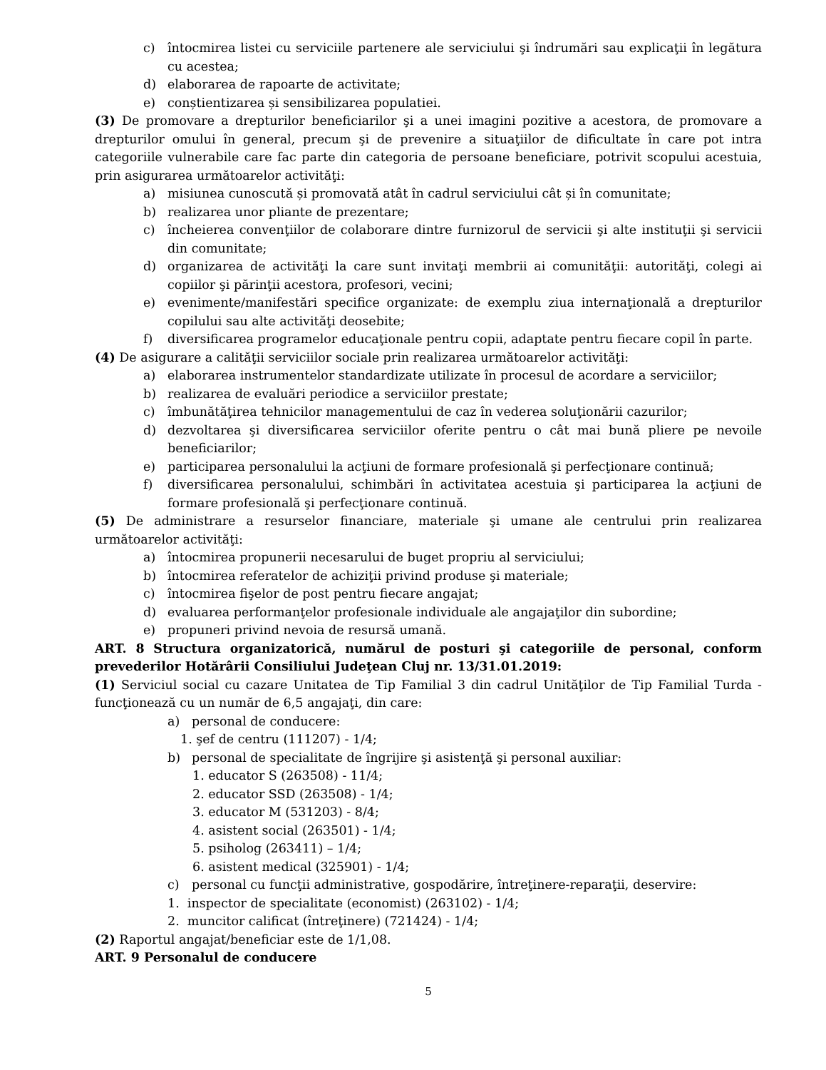c) întocmirea listei cu serviciile partenere ale serviciului şi îndrumări sau explicaţii în legătura cu acestea;
d) elaborarea de rapoarte de activitate;
e) conștientizarea și sensibilizarea populatiei.
(3) De promovare a drepturilor beneficiarilor şi a unei imagini pozitive a acestora, de promovare a drepturilor omului în general, precum şi de prevenire a situaţiilor de dificultate în care pot intra categoriile vulnerabile care fac parte din categoria de persoane beneficiare, potrivit scopului acestuia, prin asigurarea următoarelor activităţi:
a) misiunea cunoscută și promovată atât în cadrul serviciului cât și în comunitate;
b) realizarea unor pliante de prezentare;
c) încheierea convenţiilor de colaborare dintre furnizorul de servicii şi alte instituţii şi servicii din comunitate;
d) organizarea de activităţi la care sunt invitaţi membrii ai comunităţii: autorităţi, colegi ai copiilor şi părinţii acestora, profesori, vecini;
e) evenimente/manifestări specifice organizate: de exemplu ziua internaţională a drepturilor copilului sau alte activităţi deosebite;
f) diversificarea programelor educaţionale pentru copii, adaptate pentru fiecare copil în parte.
(4) De asigurare a calităţii serviciilor sociale prin realizarea următoarelor activităţi:
a) elaborarea instrumentelor standardizate utilizate în procesul de acordare a serviciilor;
b) realizarea de evaluări periodice a serviciilor prestate;
c) îmbunătăţirea tehnicilor managementului de caz în vederea soluţionării cazurilor;
d) dezvoltarea şi diversificarea serviciilor oferite pentru o cât mai bună pliere pe nevoile beneficiarilor;
e) participarea personalului la acţiuni de formare profesională şi perfecţionare continuă;
f) diversificarea personalului, schimbări în activitatea acestuia şi participarea la acţiuni de formare profesională şi perfecţionare continuă.
(5) De administrare a resurselor financiare, materiale şi umane ale centrului prin realizarea următoarelor activităţi:
a) întocmirea propunerii necesarului de buget propriu al serviciului;
b) întocmirea referatelor de achiziţii privind produse şi materiale;
c) întocmirea fişelor de post pentru fiecare angajat;
d) evaluarea performanţelor profesionale individuale ale angajaţilor din subordine;
e) propuneri privind nevoia de resursă umană.
ART. 8 Structura organizatorică, numărul de posturi şi categoriile de personal, conform prevederilor Hotărârii Consiliului Judeţean Cluj nr. 13/31.01.2019:
(1) Serviciul social cu cazare Unitatea de Tip Familial 3 din cadrul Unităţilor de Tip Familial Turda - funcţionează cu un număr de 6,5 angajaţi, din care:
a) personal de conducere:
1. şef de centru (111207) - 1/4;
b) personal de specialitate de îngrijire şi asistenţă şi personal auxiliar:
1. educator S (263508) - 11/4;
2. educator SSD (263508) - 1/4;
3. educator M (531203) - 8/4;
4. asistent social (263501) - 1/4;
5. psiholog (263411) – 1/4;
6. asistent medical (325901) - 1/4;
c) personal cu funcţii administrative, gospodărire, întreţinere-reparaţii, deservire:
1. inspector de specialitate (economist) (263102) - 1/4;
2. muncitor calificat (întreţinere) (721424) - 1/4;
(2) Raportul angajat/beneficiar este de 1/1,08.
ART. 9 Personalul de conducere
5